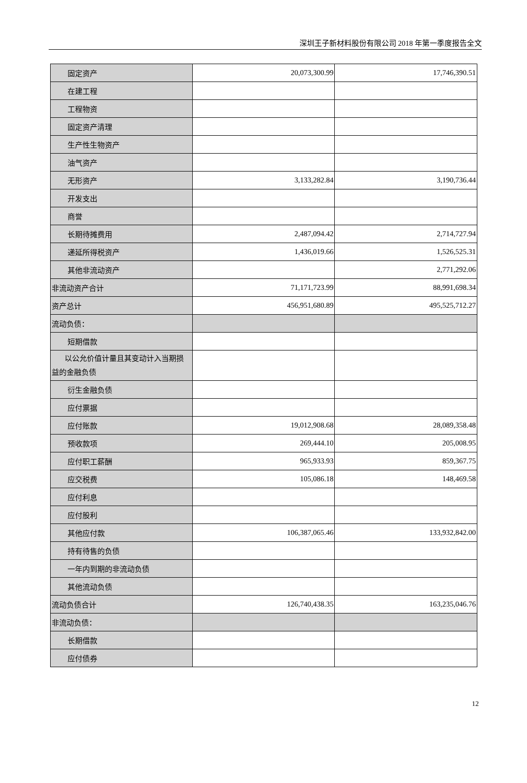深圳王子新材料股份有限公司 2018 年第一季度报告全文
| 固定资产 | 20,073,300.99 | 17,746,390.51 |
| 在建工程 | | |
| 工程物资 | | |
| 固定资产清理 | | |
| 生产性生物资产 | | |
| 油气资产 | | |
| 无形资产 | 3,133,282.84 | 3,190,736.44 |
| 开发支出 | | |
| 商誉 | | |
| 长期待摊费用 | 2,487,094.42 | 2,714,727.94 |
| 递延所得税资产 | 1,436,019.66 | 1,526,525.31 |
| 其他非流动资产 | | 2,771,292.06 |
| 非流动资产合计 | 71,171,723.99 | 88,991,698.34 |
| 资产总计 | 456,951,680.89 | 495,525,712.27 |
| 流动负债： | | |
| 短期借款 | | |
| 以公允价值计量且其变动计入当期损益的金融负债 | | |
| 衍生金融负债 | | |
| 应付票据 | | |
| 应付账款 | 19,012,908.68 | 28,089,358.48 |
| 预收款项 | 269,444.10 | 205,008.95 |
| 应付职工薪酬 | 965,933.93 | 859,367.75 |
| 应交税费 | 105,086.18 | 148,469.58 |
| 应付利息 | | |
| 应付股利 | | |
| 其他应付款 | 106,387,065.46 | 133,932,842.00 |
| 持有待售的负债 | | |
| 一年内到期的非流动负债 | | |
| 其他流动负债 | | |
| 流动负债合计 | 126,740,438.35 | 163,235,046.76 |
| 非流动负债： | | |
| 长期借款 | | |
| 应付债券 | | |
12